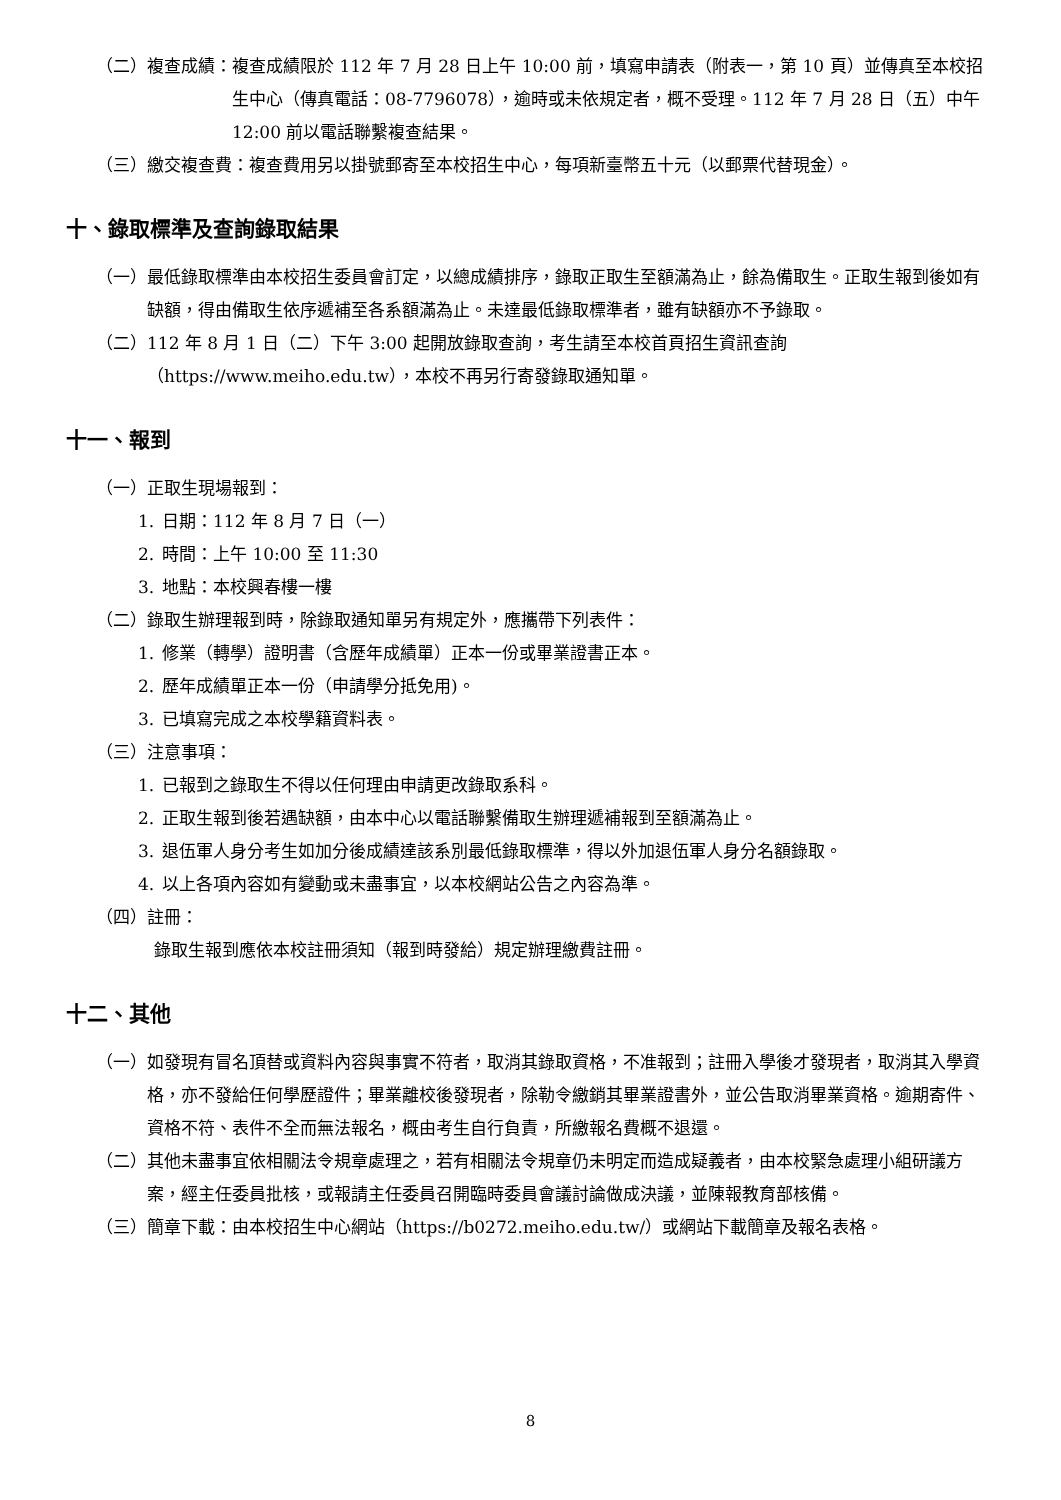（二）複查成績： 複查成績限於 112 年 7 月 28 日上午 10:00 前，填寫申請表（附表一，第 10 頁）並傳真至本校招生中心（傳真電話：08-7796078），逾時或未依規定者，概不受理。112 年 7 月 28 日（五）中午 12:00 前以電話聯繫複查結果。
（三）繳交複查費： 複查費用另以掛號郵寄至本校招生中心，每項新臺幣五十元（以郵票代替現金）。
十、錄取標準及查詢錄取結果
（一） 最低錄取標準由本校招生委員會訂定，以總成績排序，錄取正取生至額滿為止，餘為備取生。正取生報到後如有缺額，得由備取生依序遞補至各系額滿為止。未達最低錄取標準者，雖有缺額亦不予錄取。
（二） 112 年 8 月 1 日（二）下午 3:00 起開放錄取查詢，考生請至本校首頁招生資訊查詢（https://www.meiho.edu.tw），本校不再另行寄發錄取通知單。
十一、報到
（一） 正取生現場報到：
1. 日期：112 年 8 月 7 日（一）
2. 時間：上午 10:00 至 11:30
3. 地點：本校興春樓一樓
（二） 錄取生辦理報到時，除錄取通知單另有規定外，應攜帶下列表件：
1. 修業（轉學）證明書（含歷年成績單）正本一份或畢業證書正本。
2. 歷年成績單正本一份（申請學分抵免用)。
3. 已填寫完成之本校學籍資料表。
（三） 注意事項：
1. 已報到之錄取生不得以任何理由申請更改錄取系科。
2. 正取生報到後若遇缺額，由本中心以電話聯繫備取生辦理遞補報到至額滿為止。
3. 退伍軍人身分考生如加分後成績達該系別最低錄取標準，得以外加退伍軍人身分名額錄取。
4. 以上各項內容如有變動或未盡事宜，以本校網站公告之內容為準。
（四） 註冊：
錄取生報到應依本校註冊須知（報到時發給）規定辦理繳費註冊。
十二、其他
（一） 如發現有冒名頂替或資料內容與事實不符者，取消其錄取資格，不准報到；註冊入學後才發現者，取消其入學資格，亦不發給任何學歷證件；畢業離校後發現者，除勒令繳銷其畢業證書外，並公告取消畢業資格。逾期寄件、資格不符、表件不全而無法報名，概由考生自行負責，所繳報名費概不退還。
（二） 其他未盡事宜依相關法令規章處理之，若有相關法令規章仍未明定而造成疑義者，由本校緊急處理小組研議方案，經主任委員批核，或報請主任委員召開臨時委員會議討論做成決議，並陳報教育部核備。
（三） 簡章下載：由本校招生中心網站（https://b0272.meiho.edu.tw/）或網站下載簡章及報名表格。
8